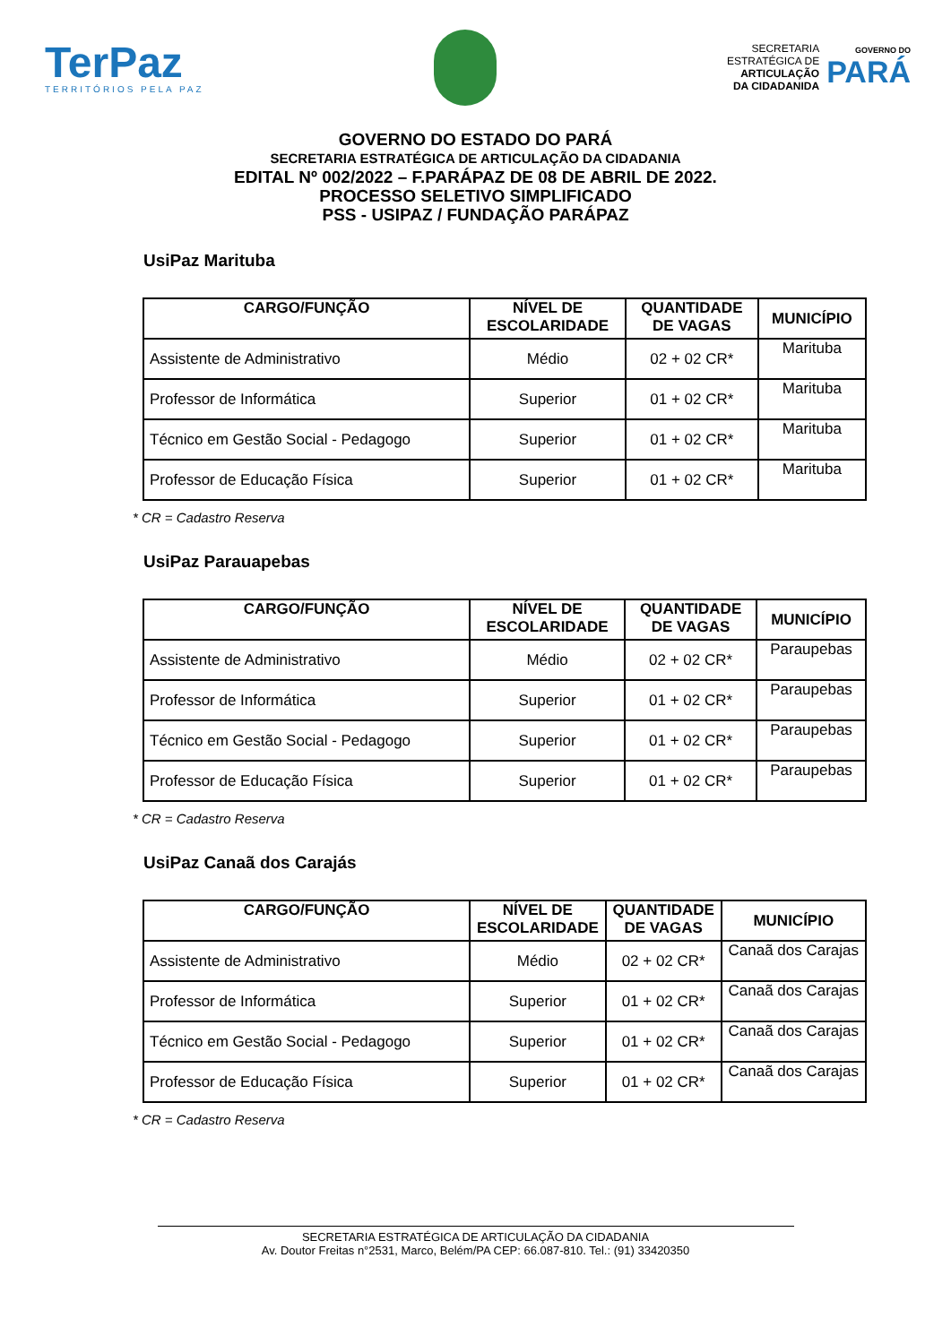TerPaz
TERRITÓRIOS PELA PAZ
SECRETARIA
ESTRATÉGICA DE
ARTICULAÇÃO
DA CIDADANIDA
GOVERNO DO
PARÁ
GOVERNO DO ESTADO DO PARÁ
SECRETARIA ESTRATÉGICA DE ARTICULAÇÃO DA CIDADANIA
EDITAL Nº 002/2022 – F.PARÁPAZ DE 08 DE ABRIL DE 2022.
PROCESSO SELETIVO SIMPLIFICADO
PSS - USIPAZ / FUNDAÇÃO PARÁPAZ
UsiPaz Marituba
| CARGO/FUNÇÃO | NÍVEL DE ESCOLARIDADE | QUANTIDADE DE VAGAS | MUNICÍPIO |
| --- | --- | --- | --- |
| Assistente de Administrativo | Médio | 02 + 02 CR* | Marituba |
| Professor de Informática | Superior | 01 + 02 CR* | Marituba |
| Técnico em Gestão Social - Pedagogo | Superior | 01 + 02 CR* | Marituba |
| Professor de Educação Física | Superior | 01 + 02 CR* | Marituba |
* CR = Cadastro Reserva
UsiPaz Parauapebas
| CARGO/FUNÇÃO | NÍVEL DE ESCOLARIDADE | QUANTIDADE DE VAGAS | MUNICÍPIO |
| --- | --- | --- | --- |
| Assistente de Administrativo | Médio | 02 + 02 CR* | Paraupebas |
| Professor de Informática | Superior | 01 + 02 CR* | Paraupebas |
| Técnico em Gestão Social - Pedagogo | Superior | 01 + 02 CR* | Paraupebas |
| Professor de Educação Física | Superior | 01 + 02 CR* | Paraupebas |
* CR = Cadastro Reserva
UsiPaz Canaã dos Carajás
| CARGO/FUNÇÃO | NÍVEL DE ESCOLARIDADE | QUANTIDADE DE VAGAS | MUNICÍPIO |
| --- | --- | --- | --- |
| Assistente de Administrativo | Médio | 02 + 02 CR* | Canaã dos Carajas |
| Professor de Informática | Superior | 01 + 02 CR* | Canaã dos Carajas |
| Técnico em Gestão Social - Pedagogo | Superior | 01 + 02 CR* | Canaã dos Carajas |
| Professor de Educação Física | Superior | 01 + 02 CR* | Canaã dos Carajas |
* CR = Cadastro Reserva
SECRETARIA ESTRATÉGICA DE ARTICULAÇÃO DA CIDADANIA
Av. Doutor Freitas n°2531, Marco, Belém/PA CEP: 66.087-810. Tel.: (91) 33420350